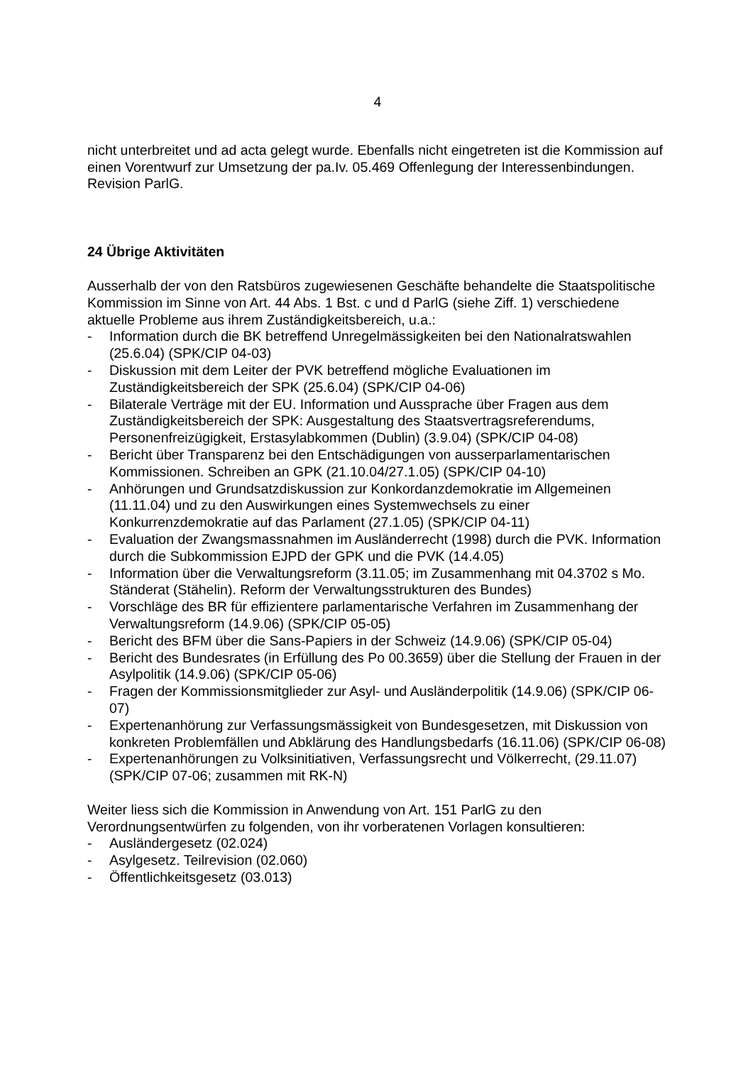4
nicht unterbreitet und ad acta gelegt wurde. Ebenfalls nicht eingetreten ist die Kommission auf einen Vorentwurf zur Umsetzung der pa.Iv. 05.469 Offenlegung der Interessenbindungen. Revision ParlG.
24 Übrige Aktivitäten
Ausserhalb der von den Ratsbüros zugewiesenen Geschäfte behandelte die Staatspolitische Kommission im Sinne von Art. 44 Abs. 1 Bst. c und d ParlG (siehe Ziff. 1) verschiedene aktuelle Probleme aus ihrem Zuständigkeitsbereich, u.a.:
- Information durch die BK betreffend Unregelmässigkeiten bei den Nationalratswahlen (25.6.04) (SPK/CIP 04-03)
- Diskussion mit dem Leiter der PVK betreffend mögliche Evaluationen im Zuständigkeitsbereich der SPK (25.6.04) (SPK/CIP 04-06)
- Bilaterale Verträge mit der EU. Information und Aussprache über Fragen aus dem Zuständigkeitsbereich der SPK: Ausgestaltung des Staatsvertragsreferendums, Personenfreizügigkeit, Erstasylabkommen (Dublin) (3.9.04) (SPK/CIP 04-08)
- Bericht über Transparenz bei den Entschädigungen von ausserparlamentarischen Kommissionen. Schreiben an GPK (21.10.04/27.1.05) (SPK/CIP 04-10)
- Anhörungen und Grundsatzdiskussion zur Konkordanzdemokratie im Allgemeinen (11.11.04) und zu den Auswirkungen eines Systemwechsels zu einer Konkurrenzdemokratie auf das Parlament (27.1.05) (SPK/CIP 04-11)
- Evaluation der Zwangsmassnahmen im Ausländerrecht (1998) durch die PVK. Information durch die Subkommission EJPD der GPK und die PVK (14.4.05)
- Information über die Verwaltungsreform (3.11.05; im Zusammenhang mit 04.3702 s Mo. Ständerat (Stähelin). Reform der Verwaltungsstrukturen des Bundes)
- Vorschläge des BR für effizientere parlamentarische Verfahren im Zusammenhang der Verwaltungsreform (14.9.06) (SPK/CIP 05-05)
- Bericht des BFM über die Sans-Papiers in der Schweiz (14.9.06) (SPK/CIP 05-04)
- Bericht des Bundesrates (in Erfüllung des Po 00.3659) über die Stellung der Frauen in der Asylpolitik (14.9.06) (SPK/CIP 05-06)
- Fragen der Kommissionsmitglieder zur Asyl- und Ausländerpolitik (14.9.06) (SPK/CIP 06-07)
- Expertenanhörung zur Verfassungsmässigkeit von Bundesgesetzen, mit Diskussion von konkreten Problemfällen und Abklärung des Handlungsbedarfs (16.11.06) (SPK/CIP 06-08)
- Expertenanhörungen zu Volksinitiativen, Verfassungsrecht und Völkerrecht, (29.11.07) (SPK/CIP 07-06; zusammen mit RK-N)
Weiter liess sich die Kommission in Anwendung von Art. 151 ParlG zu den Verordnungsentwürfen zu folgenden, von ihr vorberatenen Vorlagen konsultieren:
- Ausländergesetz (02.024)
- Asylgesetz. Teilrevision (02.060)
- Öffentlichkeitsgesetz (03.013)